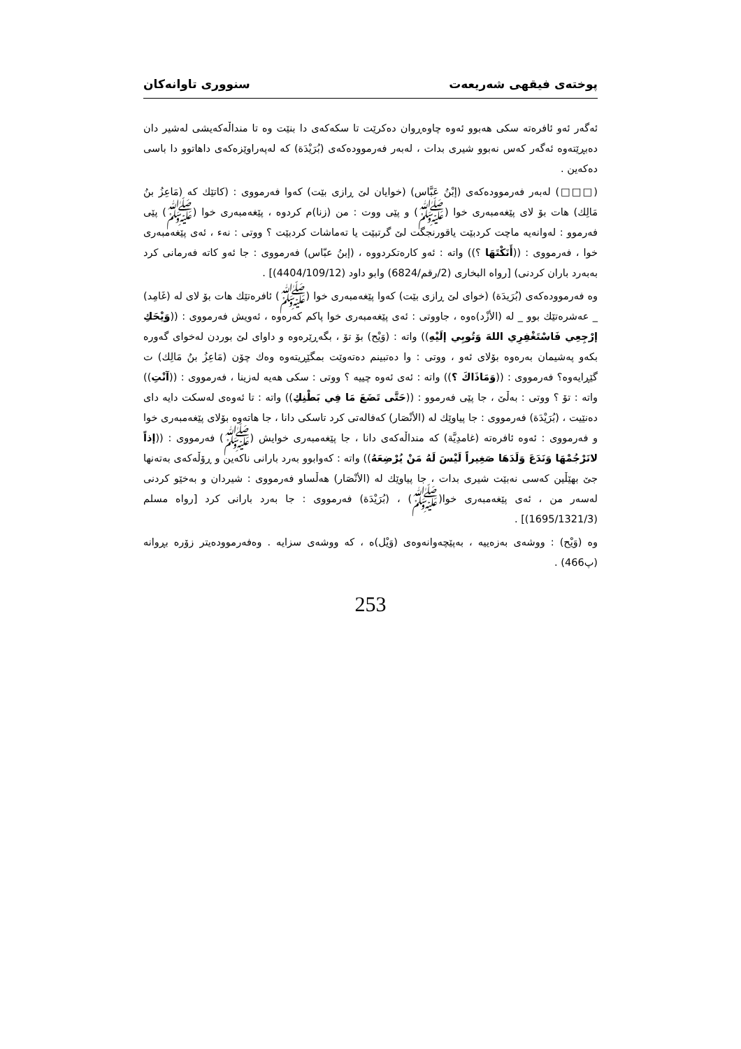پوختەی فیقهی شەریعەت سنووری تاوانەکان
ئەگەر ئەو ئافرەتە سکی هەبوو ئەوە چاوەڕوان دەکرێت تا سکەکەی دا بنێت وە تا منداڵەکەیشی لەشیر دان دەبڕێتەوە ئەگەر کەس نەبوو شیری بدات ، لەبەر فەرموودەکەی (بُرَيْدَة) کە لەپەراوێزەکەی داهاتوو دا باسی دەکەین .
(□□□) لەبەر فەرموودەکەی (إبْنُ عَبَّاس) (خوایان لێ ڕازی بێت) کەوا فەرمووی : (کاتێك کە (مَاعِزُ بنُ مَالِك) هات بۆ لای پێغەمبەری خوا (ﷺ) و پێی ووت : من (زنا)م کردوە ، پێغەمبەری خوا (ﷺ) پێی فەرموو : لەوانەیە ماچت کردبێت یاقورنجگت لێ گرتبێت یا تەماشات کردبێت ؟ ووتی : نەء ، ئەی پێغەمبەری خوا ، فەرمووی : ((أَنَكْتَهَا ؟)) واتە : ئەو کارەتکردووە ، (إبنُ عبّاس) فەرمووی : جا ئەو کاتە فەرمانی کرد بەبەرد باران کردنی) [رواه البخاری (2/رقم/6824) وابو داود (4404/109/12)] .
وە فەرموودەکەی (بُرَيدَة) (خوای لێ ڕازی بێت) کەوا پێغەمبەری خوا (ﷺ) ئافرەتێك هات بۆ لای لە (غَامِد) _ عەشرەتێك بوو _ لە (الأزْد)ەوە ، جاووتی : ئەی پێغەمبەری خوا پاکم کەرەوە ، ئەویش فەرمووی : ((وَيْحَكِ إرْجِعِي فَاسْتَغْفِرِي اللهَ وَتُوبِي إلَيْهِ)) واتە : (وَيْح) بۆ تۆ ، بگەڕێرەوە و داوای لێ بوردن لەخوای گەورە بکەو پەشیمان بەرەوە بۆلای ئەو ، ووتی : وا دەتبینم دەتەوێت بمگێڕیتەوە وەك چۆن (مَاعِزُ بنُ مَالِك) ت گێڕایەوە؟ فەرمووی : ((وَمَاذَاكَ ؟)) واتە : ئەی ئەوە چییە ؟ ووتی : سکی هەیە لەزینا ، فەرمووی : ((آنْتِ)) واتە : تۆ ؟ ووتی : بەڵێ ، جا پێی فەرموو : ((حَتَّى تَضَعَ مَا فِي بَطْنِكِ)) واتە : تا ئەوەی لەسکت دایە دای دەنێیت ، (بُرَيْدَة) فەرمووی : جا پیاوێك لە (الأنْصَار) کەفالەتی کرد تاسکی دانا ، جا هاتەوە بۆلای پێغەمبەری خوا و فەرمووی : ئەوە ئافرەتە (غامدِيَّة) کە منداڵەکەی دانا ، جا پێغەمبەری خوایش (ﷺ) فەرمووی : ((إذاً لانَرْجُمْهَا وَنَدَعَ وَلَدَهَا صَغِيراً لَيْسَ لَهُ مَنْ يُرْضِعَهُ)) واتە : کەوابوو بەرد بارانی ناکەین و ڕۆڵەکەی بەتەنها جێ بهێڵین کەسی نەبێت شیری بدات ، جا پیاوێك لە (الأنْصَار) هەڵساو فەرمووی : شیردان و بەخێو کردنی لەسەر من ، ئەی پێغەمبەری خوا(ﷺ) ، (بُرَيْدَة) فەرمووی : جا بەرد بارانی کرد [رواه مسلم (1695/1321/3)] .
وە (وَيْح) : ووشەی بەزەییە ، بەپێچەوانەوەی (وَيْل)ە ، کە ووشەی سزایە . وەفەرموودەیتر زۆرە بڕوانە (پ466) .
253